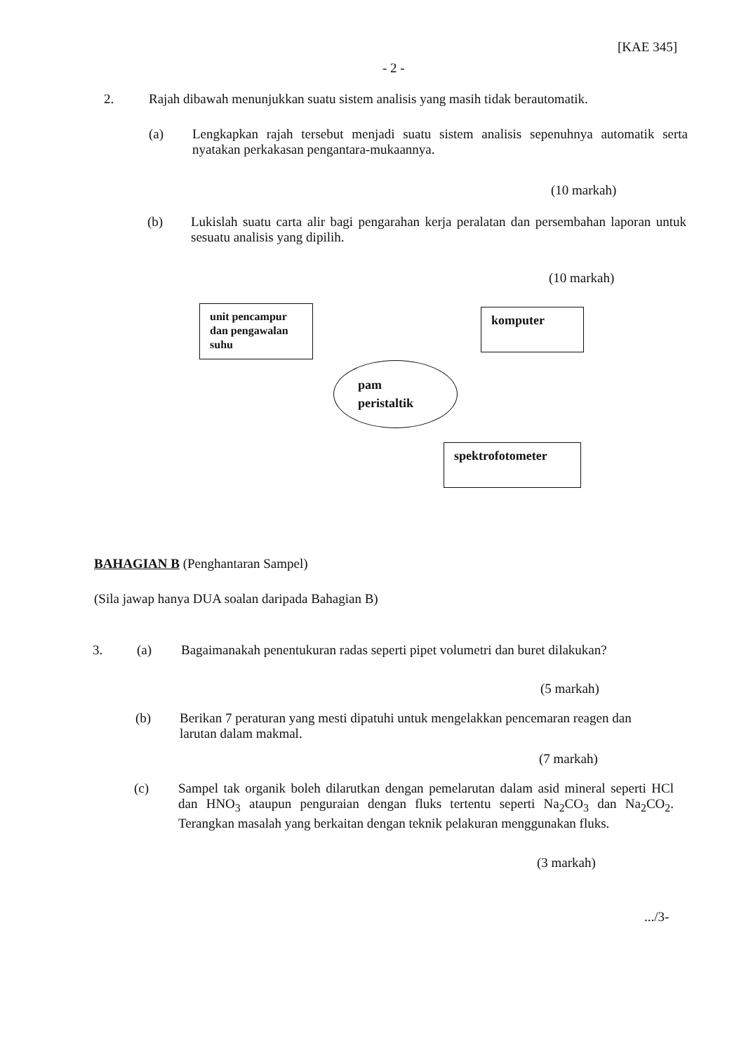[KAE 345]
- 2 -
2.
Rajah dibawah menunjukkan suatu sistem analisis yang masih tidak berautomatik.
(a)
Lengkapkan rajah tersebut menjadi suatu sistem analisis sepenuhnya automatik serta nyatakan perkakasan pengantara-mukaannya.
(10 markah)
(b)
Lukislah suatu carta alir bagi pengarahan kerja peralatan dan persembahan laporan untuk sesuatu analisis yang dipilih.
(10 markah)
unit pencampur
dan pengawalan
suhu
komputer
pam
peristaltik
spektrofotometer
BAHAGIAN B (Penghantaran Sampel)
(Sila jawap hanya DUA soalan daripada Bahagian B)
3. (a)
Bagaimanakah penentukuran radas seperti pipet volumetri dan buret dilakukan?
(5 markah)
(b)
Berikan 7 peraturan yang mesti dipatuhi untuk mengelakkan pencemaran reagen dan larutan dalam makmal.
(7 markah)
(c)
Sampel tak organik boleh dilarutkan dengan pemelarutan dalam asid mineral seperti HCl dan HNO<sub>3</sub> ataupun penguraian dengan fluks tertentu seperti Na<sub>2</sub>CO<sub>3</sub> dan Na<sub>2</sub>CO<sub>2</sub>. Terangkan masalah yang berkaitan dengan teknik pelakuran menggunakan fluks.
(3 markah)
.../3-